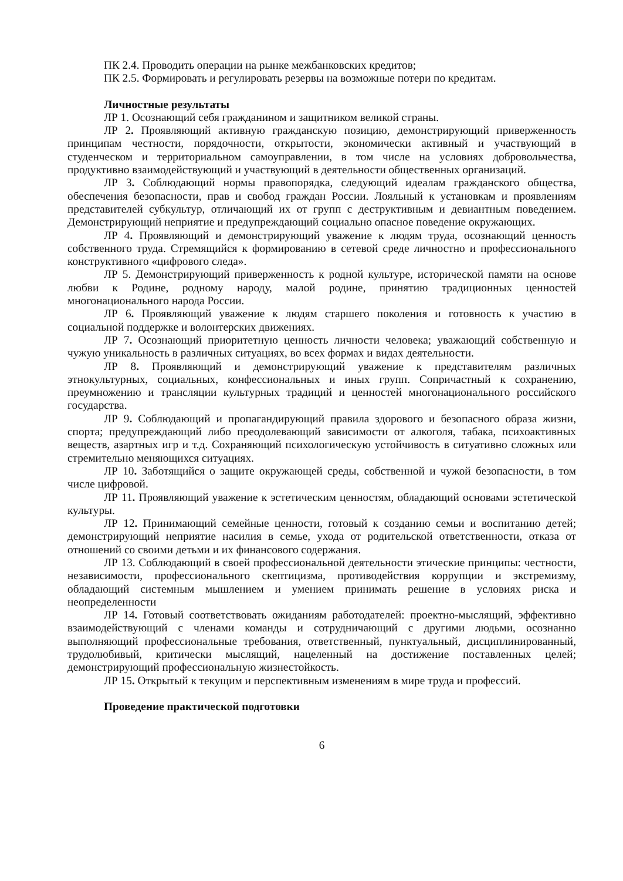ПК 2.4. Проводить операции на рынке межбанковских кредитов;
ПК 2.5. Формировать и регулировать резервы на возможные потери по кредитам.
Личностные результаты
ЛР 1. Осознающий себя гражданином и защитником великой страны.
ЛР 2. Проявляющий активную гражданскую позицию, демонстрирующий приверженность принципам честности, порядочности, открытости, экономически активный и участвующий в студенческом и территориальном самоуправлении, в том числе на условиях добровольчества, продуктивно взаимодействующий и участвующий в деятельности общественных организаций.
ЛР 3. Соблюдающий нормы правопорядка, следующий идеалам гражданского общества, обеспечения безопасности, прав и свобод граждан России. Лояльный к установкам и проявлениям представителей субкультур, отличающий их от групп с деструктивным и девиантным поведением. Демонстрирующий неприятие и предупреждающий социально опасное поведение окружающих.
ЛР 4. Проявляющий и демонстрирующий уважение к людям труда, осознающий ценность собственного труда. Стремящийся к формированию в сетевой среде личностно и профессионального конструктивного «цифрового следа».
ЛР 5. Демонстрирующий приверженность к родной культуре, исторической памяти на основе любви к Родине, родному народу, малой родине, принятию традиционных ценностей многонационального народа России.
ЛР 6. Проявляющий уважение к людям старшего поколения и готовность к участию в социальной поддержке и волонтерских движениях.
ЛР 7. Осознающий приоритетную ценность личности человека; уважающий собственную и чужую уникальность в различных ситуациях, во всех формах и видах деятельности.
ЛР 8. Проявляющий и демонстрирующий уважение к представителям различных этнокультурных, социальных, конфессиональных и иных групп. Сопричастный к сохранению, преумножению и трансляции культурных традиций и ценностей многонационального российского государства.
ЛР 9. Соблюдающий и пропагандирующий правила здорового и безопасного образа жизни, спорта; предупреждающий либо преодолевающий зависимости от алкоголя, табака, психоактивных веществ, азартных игр и т.д. Сохраняющий психологическую устойчивость в ситуативно сложных или стремительно меняющихся ситуациях.
ЛР 10. Заботящийся о защите окружающей среды, собственной и чужой безопасности, в том числе цифровой.
ЛР 11. Проявляющий уважение к эстетическим ценностям, обладающий основами эстетической культуры.
ЛР 12. Принимающий семейные ценности, готовый к созданию семьи и воспитанию детей; демонстрирующий неприятие насилия в семье, ухода от родительской ответственности, отказа от отношений со своими детьми и их финансового содержания.
ЛР 13. Соблюдающий в своей профессиональной деятельности этические принципы: честности, независимости, профессионального скептицизма, противодействия коррупции и экстремизму, обладающий системным мышлением и умением принимать решение в условиях риска и неопределенности
ЛР 14. Готовый соответствовать ожиданиям работодателей: проектно-мыслящий, эффективно взаимодействующий с членами команды и сотрудничающий с другими людьми, осознанно выполняющий профессиональные требования, ответственный, пунктуальный, дисциплинированный, трудолюбивый, критически мыслящий, нацеленный на достижение поставленных целей; демонстрирующий профессиональную жизнестойкость.
ЛР 15. Открытый к текущим и перспективным изменениям в мире труда и профессий.
Проведение практической подготовки
6